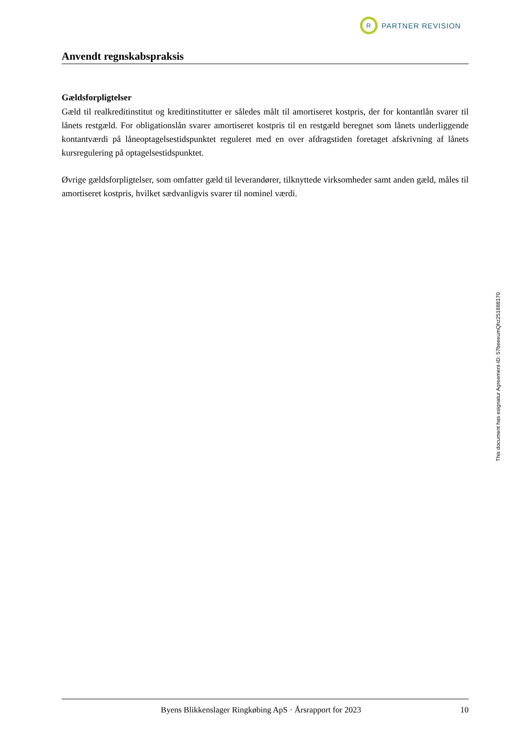R
PARTNER REVISION
Anvendt regnskabspraksis
Gældsforpligtelser
Gæld til realkreditinstitut og kreditinstitutter er således målt til amortiseret kostpris, der for kontantlån svarer til lånets restgæld. For obligationslån svarer amortiseret kostpris til en restgæld beregnet som lånets underliggende kontantværdi på låneoptagelsestidspunktet reguleret med en over afdragstiden foretaget afskrivning af lånets kursregulering på optagelsestidspunktet.
Øvrige gældsforpligtelser, som omfatter gæld til leverandører, tilknyttede virksomheder samt anden gæld, måles til amortiseret kostpris, hvilket sædvanligvis svarer til nominel værdi.
This document has esignatur Agreement-ID: 57beeeumQhz251888170
Byens Blikkenslager Ringkøbing ApS · Årsrapport for 2023 10